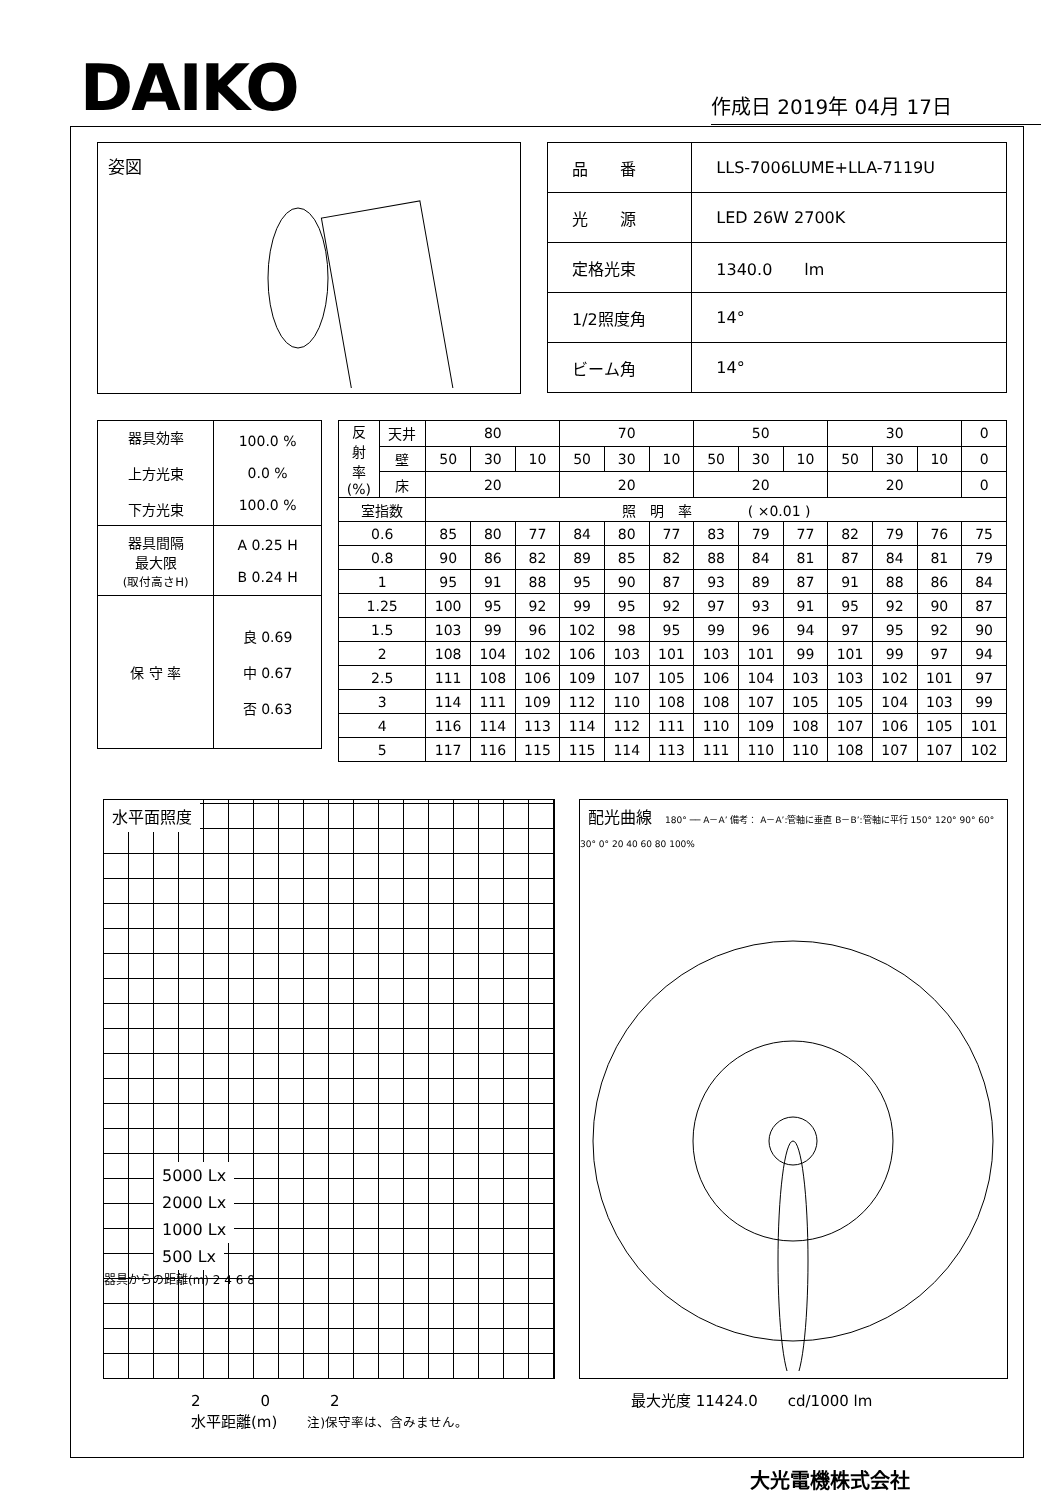DAIKO
作成日 2019年 04月 17日
姿図
| 品 番 | LLS-7006LUME+LLA-7119U |
| 光 源 | LED 26W 2700K |
| 定格光束 | 1340.0 lm |
| 1/2照度角 | 14° |
| ビーム角 | 14° |
| 器具効率 上方光束 下方光束 | 100.0 % 0.0 % 100.0 % |
| 器具間隔 最大限 (取付高さH) | A 0.25 H B 0.24 H |
| 保 守 率 | 良 0.69 中 0.67 否 0.63 |
| 反 射 率 (%) | 天井 | 80 | | | 70 | | | 50 | | | 30 | | | 0 |
| | 壁 | 50 | 30 | 10 | 50 | 30 | 10 | 50 | 30 | 10 | 50 | 30 | 10 | 0 |
| | 床 | 20 | | | 20 | | | 20 | | | 20 | | | 0 |
| 室指数 | | 照 明 率 ( ×0.01 ) | | | | | | | | | | | | |
| 0.6 | | 85 | 80 | 77 | 84 | 80 | 77 | 83 | 79 | 77 | 82 | 79 | 76 | 75 |
| 0.8 | | 90 | 86 | 82 | 89 | 85 | 82 | 88 | 84 | 81 | 87 | 84 | 81 | 79 |
| 1 | | 95 | 91 | 88 | 95 | 90 | 87 | 93 | 89 | 87 | 91 | 88 | 86 | 84 |
| 1.25 | | 100 | 95 | 92 | 99 | 95 | 92 | 97 | 93 | 91 | 95 | 92 | 90 | 87 |
| 1.5 | | 103 | 99 | 96 | 102 | 98 | 95 | 99 | 96 | 94 | 97 | 95 | 92 | 90 |
| 2 | | 108 | 104 | 102 | 106 | 103 | 101 | 103 | 101 | 99 | 101 | 99 | 97 | 94 |
| 2.5 | | 111 | 108 | 106 | 109 | 107 | 105 | 106 | 104 | 103 | 103 | 102 | 101 | 97 |
| 3 | | 114 | 111 | 109 | 112 | 110 | 108 | 108 | 107 | 105 | 105 | 104 | 103 | 99 |
| 4 | | 116 | 114 | 113 | 114 | 112 | 111 | 110 | 109 | 108 | 107 | 106 | 105 | 101 |
| 5 | | 117 | 116 | 115 | 115 | 114 | 113 | 111 | 110 | 110 | 108 | 107 | 107 | 102 |
水平面照度
5000 Lx
2000 Lx
1000 Lx
500 Lx
器具からの距離(m) 2 4 6 8
配光曲線 180° ── A－A’ 備考： A－A’:管軸に垂直 B－B’:管軸に平行 150° 120° 90° 60° 30° 0° 20 40 60 80 100%
2　　　　0　　　　2
水平距離(m)　　注)保守率は、含みません。
最大光度 11424.0　　cd/1000 lm
大光電機株式会社